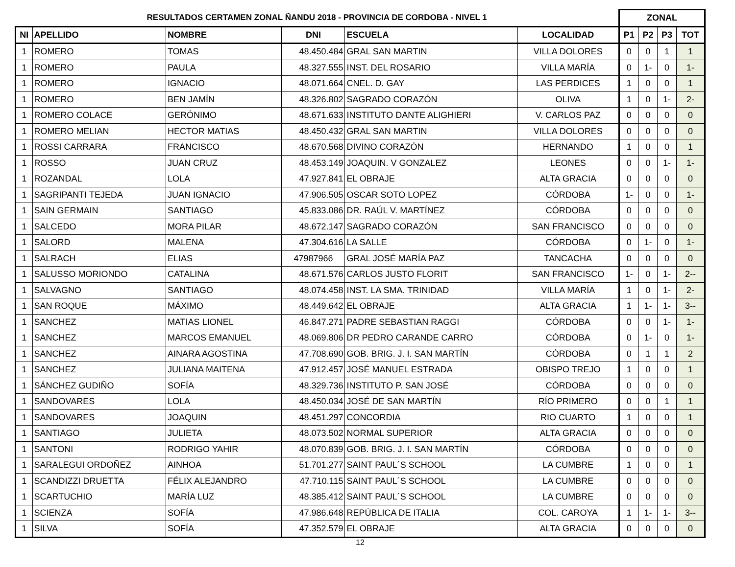| RESULTADOS CERTAMEN ZONAL ÑANDU 2018 - PROVINCIA DE CORDOBA - NIVEL 1 | | | | | | ZONAL | | | |
| NI | APELLIDO | NOMBRE | DNI | ESCUELA | LOCALIDAD | P1 | P2 | P3 | TOT |
| 1 | ROMERO | TOMAS | 48.450.484 | GRAL SAN MARTIN | VILLA DOLORES | 0 | 0 | 1 | 1 |
| 1 | ROMERO | PAULA | 48.327.555 | INST. DEL ROSARIO | VILLA MARÍA | 0 | 1- | 0 | 1- |
| 1 | ROMERO | IGNACIO | 48.071.664 | CNEL. D. GAY | LAS PERDICES | 1 | 0 | 0 | 1 |
| 1 | ROMERO | BEN JAMÍN | 48.326.802 | SAGRADO CORAZÓN | OLIVA | 1 | 0 | 1- | 2- |
| 1 | ROMERO COLACE | GERÓNIMO | 48.671.633 | INSTITUTO DANTE ALIGHIERI | V. CARLOS PAZ | 0 | 0 | 0 | 0 |
| 1 | ROMERO MELIAN | HECTOR MATIAS | 48.450.432 | GRAL SAN MARTIN | VILLA DOLORES | 0 | 0 | 0 | 0 |
| 1 | ROSSI CARRARA | FRANCISCO | 48.670.568 | DIVINO CORAZÓN | HERNANDO | 1 | 0 | 0 | 1 |
| 1 | ROSSO | JUAN CRUZ | 48.453.149 | JOAQUIN. V GONZALEZ | LEONES | 0 | 0 | 1- | 1- |
| 1 | ROZANDAL | LOLA | 47.927.841 | EL OBRAJE | ALTA GRACIA | 0 | 0 | 0 | 0 |
| 1 | SAGRIPANTI TEJEDA | JUAN IGNACIO | 47.906.505 | OSCAR SOTO LOPEZ | CÓRDOBA | 1- | 0 | 0 | 1- |
| 1 | SAIN GERMAIN | SANTIAGO | 45.833.086 | DR. RAÚL V. MARTÍNEZ | CÓRDOBA | 0 | 0 | 0 | 0 |
| 1 | SALCEDO | MORA PILAR | 48.672.147 | SAGRADO CORAZÓN | SAN FRANCISCO | 0 | 0 | 0 | 0 |
| 1 | SALORD | MALENA | 47.304.616 | LA SALLE | CÓRDOBA | 0 | 1- | 0 | 1- |
| 1 | SALRACH | ELIAS | 47987966 | GRAL JOSÉ MARÍA PAZ | TANCACHA | 0 | 0 | 0 | 0 |
| 1 | SALUSSO MORIONDO | CATALINA | 48.671.576 | CARLOS JUSTO FLORIT | SAN FRANCISCO | 1- | 0 | 1- | 2-- |
| 1 | SALVAGNO | SANTIAGO | 48.074.458 | INST. LA SMA. TRINIDAD | VILLA MARÍA | 1 | 0 | 1- | 2- |
| 1 | SAN ROQUE | MÁXIMO | 48.449.642 | EL OBRAJE | ALTA GRACIA | 1 | 1- | 1- | 3-- |
| 1 | SANCHEZ | MATIAS LIONEL | 46.847.271 | PADRE SEBASTIAN RAGGI | CÓRDOBA | 0 | 0 | 1- | 1- |
| 1 | SANCHEZ | MARCOS EMANUEL | 48.069.806 | DR PEDRO CARANDE CARRO | CÓRDOBA | 0 | 1- | 0 | 1- |
| 1 | SANCHEZ | AINARA AGOSTINA | 47.708.690 | GOB. BRIG. J. I. SAN MARTÍN | CÓRDOBA | 0 | 1 | 1 | 2 |
| 1 | SANCHEZ | JULIANA MAITENA | 47.912.457 | JOSÉ MANUEL ESTRADA | OBISPO TREJO | 1 | 0 | 0 | 1 |
| 1 | SÁNCHEZ GUDIÑO | SOFÍA | 48.329.736 | INSTITUTO P. SAN JOSÉ | CÓRDOBA | 0 | 0 | 0 | 0 |
| 1 | SANDOVARES | LOLA | 48.450.034 | JOSÉ DE SAN MARTÍN | RÍO PRIMERO | 0 | 0 | 1 | 1 |
| 1 | SANDOVARES | JOAQUIN | 48.451.297 | CONCORDIA | RIO CUARTO | 1 | 0 | 0 | 1 |
| 1 | SANTIAGO | JULIETA | 48.073.502 | NORMAL SUPERIOR | ALTA GRACIA | 0 | 0 | 0 | 0 |
| 1 | SANTONI | RODRIGO YAHIR | 48.070.839 | GOB. BRIG. J. I. SAN MARTÍN | CÓRDOBA | 0 | 0 | 0 | 0 |
| 1 | SARALEGUI ORDOÑEZ | AINHOA | 51.701.277 | SAINT PAUL´S SCHOOL | LA CUMBRE | 1 | 0 | 0 | 1 |
| 1 | SCANDIZZI DRUETTA | FÉLIX ALEJANDRO | 47.710.115 | SAINT PAUL´S SCHOOL | LA CUMBRE | 0 | 0 | 0 | 0 |
| 1 | SCARTUCHIO | MARÍA LUZ | 48.385.412 | SAINT PAUL´S SCHOOL | LA CUMBRE | 0 | 0 | 0 | 0 |
| 1 | SCIENZA | SOFÍA | 47.986.648 | REPÚBLICA DE ITALIA | COL. CAROYA | 1 | 1- | 1- | 3-- |
| 1 | SILVA | SOFÍA | 47.352.579 | EL OBRAJE | ALTA GRACIA | 0 | 0 | 0 | 0 |
12